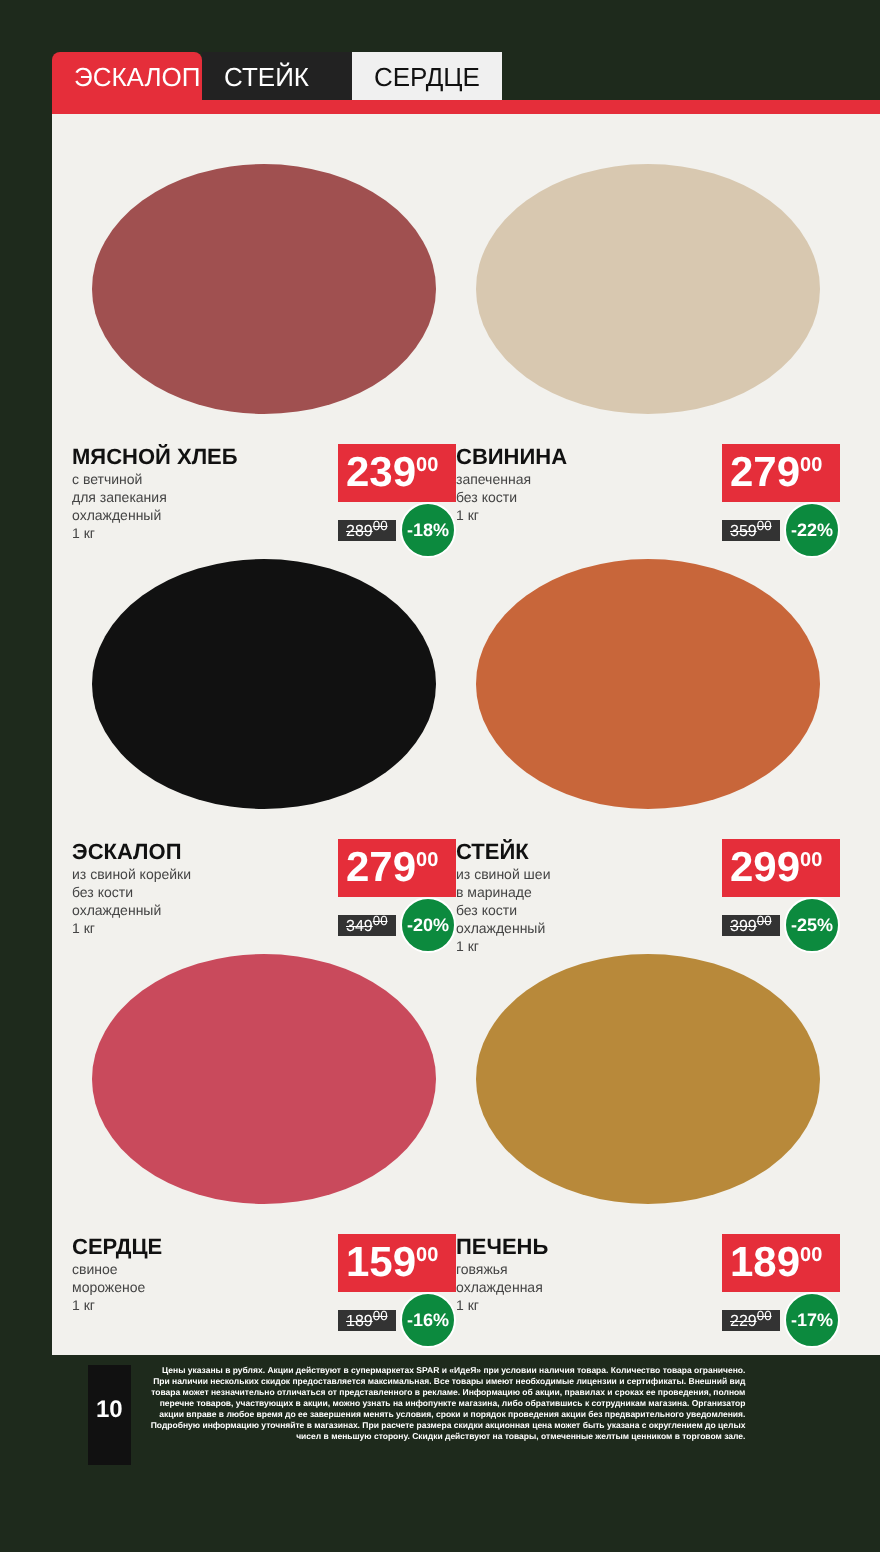ЭСКАЛОП СТЕЙК СЕРДЦЕ
МЯСНОЙ ХЛЕБ
с ветчиной
для запекания
охлажденный
1 кг
239<sup>00</sup>
289<sup>00</sup> -18%
СВИНИНА
запеченная
без кости
1 кг
279<sup>00</sup>
359<sup>00</sup> -22%
ЭСКАЛОП
из свиной корейки
без кости
охлажденный
1 кг
279<sup>00</sup>
349<sup>00</sup> -20%
СТЕЙК
из свиной шеи
в маринаде
без кости
охлажденный
1 кг
299<sup>00</sup>
399<sup>00</sup> -25%
СЕРДЦЕ
свиное
мороженое
1 кг
159<sup>00</sup>
189<sup>00</sup> -16%
ПЕЧЕНЬ
говяжья
охлажденная
1 кг
189<sup>00</sup>
229<sup>00</sup> -17%
10
Цены указаны в рублях. Акции действуют в супермаркетах SPAR и «ИдеЯ» при условии наличия товара. Количество товара ограничено.
При наличии нескольких скидок предоставляется максимальная. Все товары имеют необходимые лицензии и сертификаты. Внешний вид
товара может незначительно отличаться от представленного в рекламе. Информацию об акции, правилах и сроках ее проведения, полном
перечне товаров, участвующих в акции, можно узнать на инфопункте магазина, либо обратившись к сотрудникам магазина. Организатор
акции вправе в любое время до ее завершения менять условия, сроки и порядок проведения акции без предварительного уведомления.
Подробную информацию уточняйте в магазинах. При расчете размера скидки акционная цена может быть указана с округлением до целых
чисел в меньшую сторону. Скидки действуют на товары, отмеченные желтым ценником в торговом зале.